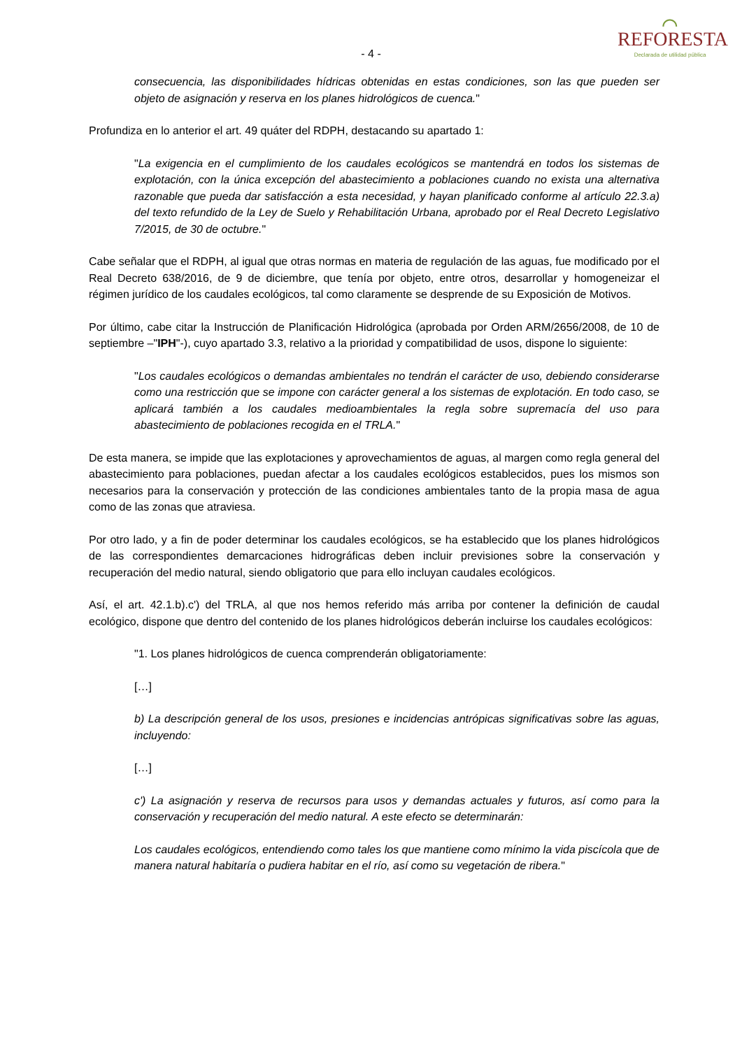- 4 -
⌒
REFORESTA
Declarada de utilidad pública
consecuencia, las disponibilidades hídricas obtenidas en estas condiciones, son las que pueden ser objeto de asignación y reserva en los planes hidrológicos de cuenca."
Profundiza en lo anterior el art. 49 quáter del RDPH, destacando su apartado 1:
"La exigencia en el cumplimiento de los caudales ecológicos se mantendrá en todos los sistemas de explotación, con la única excepción del abastecimiento a poblaciones cuando no exista una alternativa razonable que pueda dar satisfacción a esta necesidad, y hayan planificado conforme al artículo 22.3.a) del texto refundido de la Ley de Suelo y Rehabilitación Urbana, aprobado por el Real Decreto Legislativo 7/2015, de 30 de octubre."
Cabe señalar que el RDPH, al igual que otras normas en materia de regulación de las aguas, fue modificado por el Real Decreto 638/2016, de 9 de diciembre, que tenía por objeto, entre otros, desarrollar y homogeneizar el régimen jurídico de los caudales ecológicos, tal como claramente se desprende de su Exposición de Motivos.
Por último, cabe citar la Instrucción de Planificación Hidrológica (aprobada por Orden ARM/2656/2008, de 10 de septiembre –"IPH"-), cuyo apartado 3.3, relativo a la prioridad y compatibilidad de usos, dispone lo siguiente:
"Los caudales ecológicos o demandas ambientales no tendrán el carácter de uso, debiendo considerarse como una restricción que se impone con carácter general a los sistemas de explotación. En todo caso, se aplicará también a los caudales medioambientales la regla sobre supremacía del uso para abastecimiento de poblaciones recogida en el TRLA."
De esta manera, se impide que las explotaciones y aprovechamientos de aguas, al margen como regla general del abastecimiento para poblaciones, puedan afectar a los caudales ecológicos establecidos, pues los mismos son necesarios para la conservación y protección de las condiciones ambientales tanto de la propia masa de agua como de las zonas que atraviesa.
Por otro lado, y a fin de poder determinar los caudales ecológicos, se ha establecido que los planes hidrológicos de las correspondientes demarcaciones hidrográficas deben incluir previsiones sobre la conservación y recuperación del medio natural, siendo obligatorio que para ello incluyan caudales ecológicos.
Así, el art. 42.1.b).c') del TRLA, al que nos hemos referido más arriba por contener la definición de caudal ecológico, dispone que dentro del contenido de los planes hidrológicos deberán incluirse los caudales ecológicos:
"1. Los planes hidrológicos de cuenca comprenderán obligatoriamente:
[…]
b) La descripción general de los usos, presiones e incidencias antrópicas significativas sobre las aguas, incluyendo:
[…]
c') La asignación y reserva de recursos para usos y demandas actuales y futuros, así como para la conservación y recuperación del medio natural. A este efecto se determinarán:
Los caudales ecológicos, entendiendo como tales los que mantiene como mínimo la vida piscícola que de manera natural habitaría o pudiera habitar en el río, así como su vegetación de ribera."